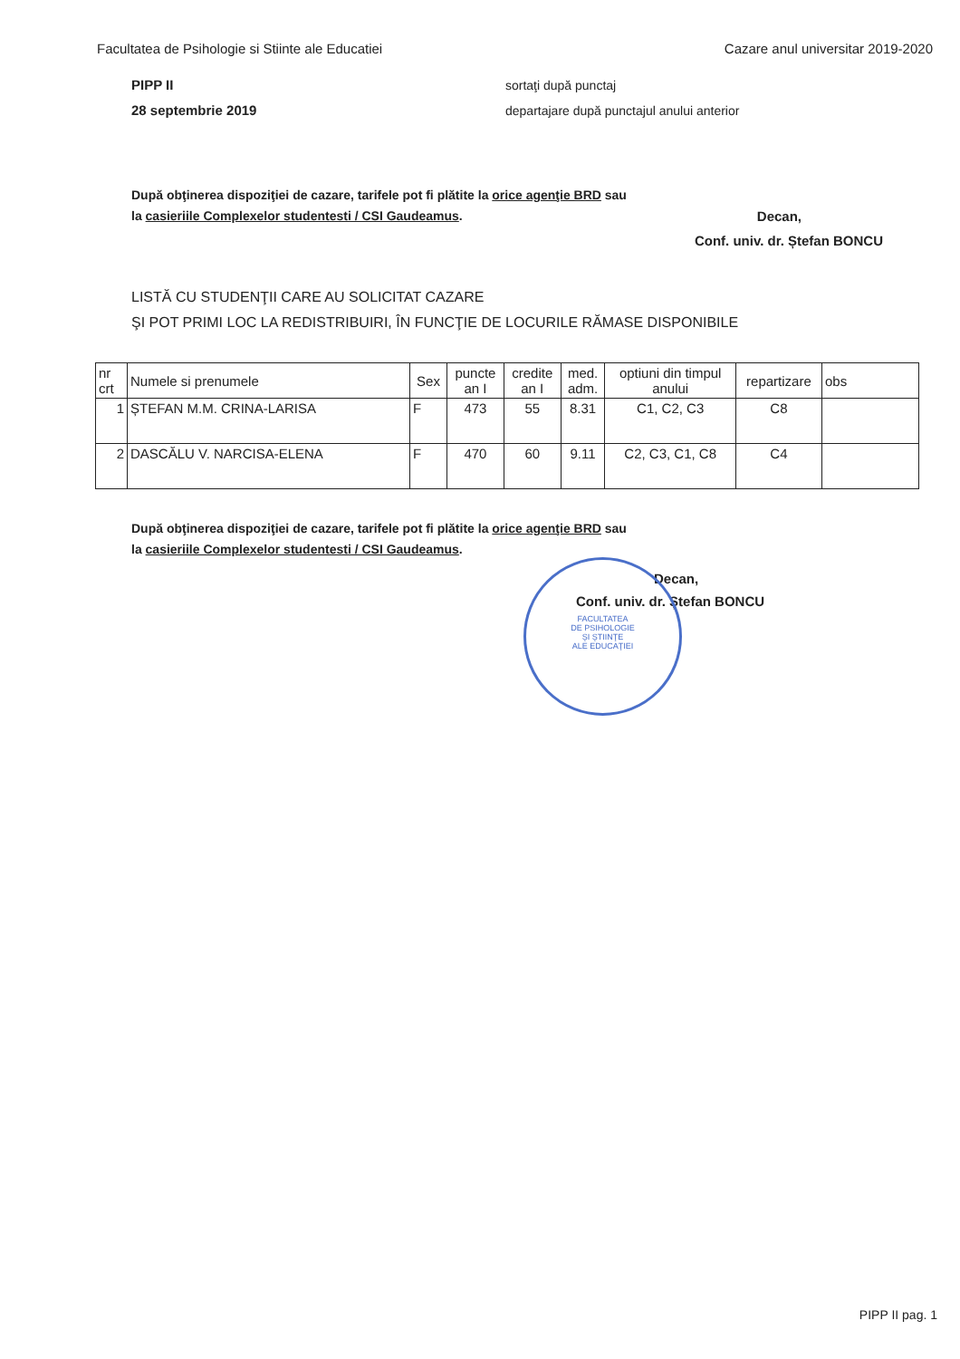Facultatea de Psihologie si Stiinte ale Educatiei Cazare anul universitar 2019-2020
PIPP II
28 septembrie 2019
sortaţi după punctaj
departajare după punctajul anului anterior
După obţinerea dispoziţiei de cazare, tarifele pot fi plătite la orice agenţie BRD sau
la casieriile Complexelor studentesti / CSI Gaudeamus.
Decan,
Conf. univ. dr. Ștefan BONCU
LISTĂ CU STUDENŢII CARE AU SOLICITAT CAZARE
ŞI POT PRIMI LOC LA REDISTRIBUIRI, ÎN FUNCŢIE DE LOCURILE RĂMASE DISPONIBILE
| nr crt | Numele si prenumele | Sex | puncte an I | credite an I | med. adm. | optiuni din timpul anului | repartizare | obs |
| --- | --- | --- | --- | --- | --- | --- | --- | --- |
| 1 | ȘTEFAN M.M. CRINA-LARISA | F | 473 | 55 | 8.31 | C1, C2, C3 | C8 | |
| 2 | DASCĂLU V. NARCISA-ELENA | F | 470 | 60 | 9.11 | C2, C3, C1, C8 | C4 | |
După obţinerea dispoziţiei de cazare, tarifele pot fi plătite la orice agenţie BRD sau
la casieriile Complexelor studentesti / CSI Gaudeamus.
Decan,
Conf. univ. dr. Ștefan BONCU
FACULTATEA
DE PSIHOLOGIE
ŞI ŞTIINŢE
ALE EDUCAŢIEI
PIPP II pag. 1